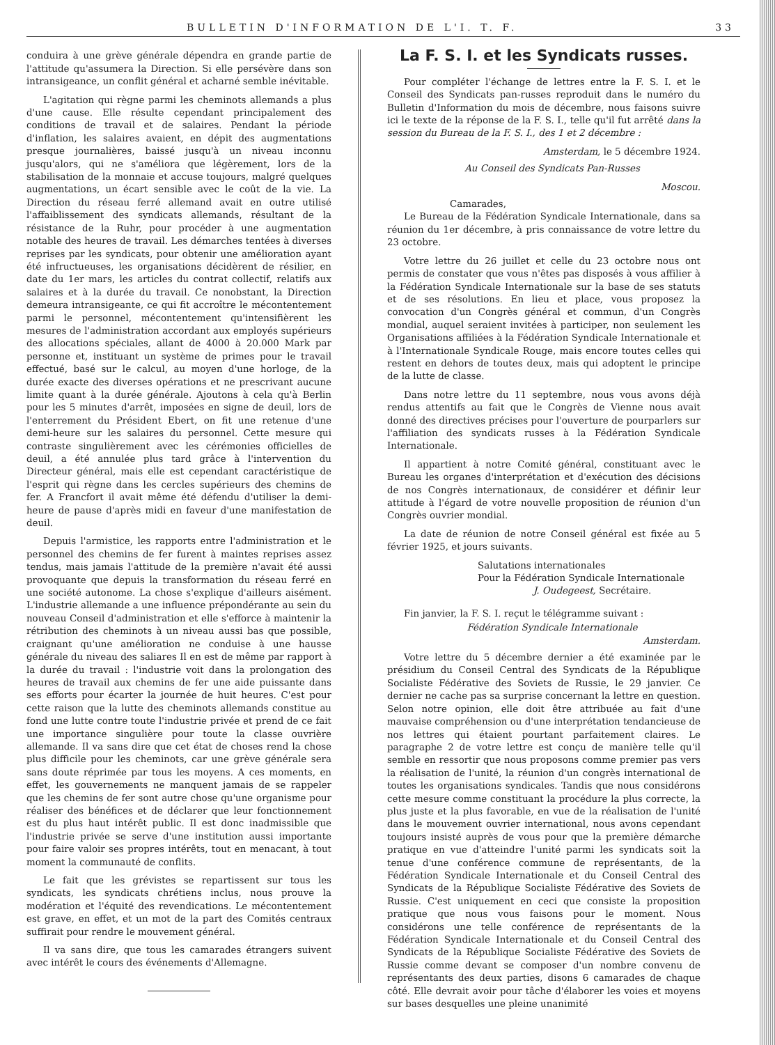BULLETIN D'INFORMATION DE L'I. T. F. 33
conduira à une grève générale dépendra en grande partie de l'attitude qu'assumera la Direction. Si elle persévère dans son intransigeance, un conflit général et acharné semble inévitable.
L'agitation qui règne parmi les cheminots allemands a plus d'une cause. Elle résulte cependant principalement des conditions de travail et de salaires. Pendant la période d'inflation, les salaires avaient, en dépit des augmentations presque journalières, baissé jusqu'à un niveau inconnu jusqu'alors, qui ne s'améliora que légèrement, lors de la stabilisation de la monnaie et accuse toujours, malgré quelques augmentations, un écart sensible avec le coût de la vie. La Direction du réseau ferré allemand avait en outre utilisé l'affaiblissement des syndicats allemands, résultant de la résistance de la Ruhr, pour procéder à une augmentation notable des heures de travail. Les démarches tentées à diverses reprises par les syndicats, pour obtenir une amélioration ayant été infructueuses, les organisations décidèrent de résilier, en date du 1er mars, les articles du contrat collectif, relatifs aux salaires et à la durée du travail. Ce nonobstant, la Direction demeura intransigeante, ce qui fit accroître le mécontentement parmi le personnel, mécontentement qu'intensifièrent les mesures de l'administration accordant aux employés supérieurs des allocations spéciales, allant de 4000 à 20.000 Mark par personne et, instituant un système de primes pour le travail effectué, basé sur le calcul, au moyen d'une horloge, de la durée exacte des diverses opérations et ne prescrivant aucune limite quant à la durée générale. Ajoutons à cela qu'à Berlin pour les 5 minutes d'arrêt, imposées en signe de deuil, lors de l'enterrement du Président Ebert, on fit une retenue d'une demi-heure sur les salaires du personnel. Cette mesure qui contraste singulièrement avec les cérémonies officielles de deuil, a été annulée plus tard grâce à l'intervention du Directeur général, mais elle est cependant caractéristique de l'esprit qui règne dans les cercles supérieurs des chemins de fer. A Francfort il avait même été défendu d'utiliser la demi-heure de pause d'après midi en faveur d'une manifestation de deuil.
Depuis l'armistice, les rapports entre l'administration et le personnel des chemins de fer furent à maintes reprises assez tendus, mais jamais l'attitude de la première n'avait été aussi provoquante que depuis la transformation du réseau ferré en une société autonome. La chose s'explique d'ailleurs aisément. L'industrie allemande a une influence prépondérante au sein du nouveau Conseil d'administration et elle s'efforce à maintenir la rétribution des cheminots à un niveau aussi bas que possible, craignant qu'une amélioration ne conduise à une hausse générale du niveau des saliares Il en est de même par rapport à la durée du travail : l'industrie voit dans la prolongation des heures de travail aux chemins de fer une aide puissante dans ses efforts pour écarter la journée de huit heures. C'est pour cette raison que la lutte des cheminots allemands constitue au fond une lutte contre toute l'industrie privée et prend de ce fait une importance singulière pour toute la classe ouvrière allemande. Il va sans dire que cet état de choses rend la chose plus difficile pour les cheminots, car une grève générale sera sans doute réprimée par tous les moyens. A ces moments, en effet, les gouvernements ne manquent jamais de se rappeler que les chemins de fer sont autre chose qu'une organisme pour réaliser des bénéfices et de déclarer que leur fonctionnement est du plus haut intérêt public. Il est donc inadmissible que l'industrie privée se serve d'une institution aussi importante pour faire valoir ses propres intérêts, tout en menacant, à tout moment la communauté de conflits.
Le fait que les grévistes se repartissent sur tous les syndicats, les syndicats chrétiens inclus, nous prouve la modération et l'équité des revendications. Le mécontentement est grave, en effet, et un mot de la part des Comités centraux suffirait pour rendre le mouvement général.
Il va sans dire, que tous les camarades étrangers suivent avec intérêt le cours des événements d'Allemagne.
La F. S. I. et les Syndicats russes.
Pour compléter l'échange de lettres entre la F. S. I. et le Conseil des Syndicats pan-russes reproduit dans le numéro du Bulletin d'Information du mois de décembre, nous faisons suivre ici le texte de la réponse de la F. S. I., telle qu'il fut arrêté dans la session du Bureau de la F. S. I., des 1 et 2 décembre :
Amsterdam, le 5 décembre 1924.
Au Conseil des Syndicats Pan-Russes
Moscou.
Camarades,
Le Bureau de la Fédération Syndicale Internationale, dans sa réunion du 1er décembre, à pris connaissance de votre lettre du 23 octobre.
Votre lettre du 26 juillet et celle du 23 octobre nous ont permis de constater que vous n'êtes pas disposés à vous affilier à la Fédération Syndicale Internationale sur la base de ses statuts et de ses résolutions. En lieu et place, vous proposez la convocation d'un Congrès général et commun, d'un Congrès mondial, auquel seraient invitées à participer, non seulement les Organisations affiliées à la Fédération Syndicale Internationale et à l'Internationale Syndicale Rouge, mais encore toutes celles qui restent en dehors de toutes deux, mais qui adoptent le principe de la lutte de classe.
Dans notre lettre du 11 septembre, nous vous avons déjà rendus attentifs au fait que le Congrès de Vienne nous avait donné des directives précises pour l'ouverture de pourparlers sur l'affiliation des syndicats russes à la Fédération Syndicale Internationale.
Il appartient à notre Comité général, constituant avec le Bureau les organes d'interprétation et d'exécution des décisions de nos Congrès internationaux, de considérer et définir leur attitude à l'égard de votre nouvelle proposition de réunion d'un Congrès ouvrier mondial.
La date de réunion de notre Conseil général est fixée au 5 février 1925, et jours suivants.
Salutations internationales
Pour la Fédération Syndicale Internationale
J. Oudegeest, Secrétaire.
Fin janvier, la F. S. I. reçut le télégramme suivant :
Fédération Syndicale Internationale
Amsterdam.
Votre lettre du 5 décembre dernier a été examinée par le présidium du Conseil Central des Syndicats de la République Socialiste Fédérative des Soviets de Russie, le 29 janvier. Ce dernier ne cache pas sa surprise concernant la lettre en question. Selon notre opinion, elle doit être attribuée au fait d'une mauvaise compréhension ou d'une interprétation tendancieuse de nos lettres qui étaient pourtant parfaitement claires. Le paragraphe 2 de votre lettre est conçu de manière telle qu'il semble en ressortir que nous proposons comme premier pas vers la réalisation de l'unité, la réunion d'un congrès international de toutes les organisations syndicales. Tandis que nous considérons cette mesure comme constituant la procédure la plus correcte, la plus juste et la plus favorable, en vue de la réalisation de l'unité dans le mouvement ouvrier international, nous avons cependant toujours insisté auprès de vous pour que la première démarche pratique en vue d'atteindre l'unité parmi les syndicats soit la tenue d'une conférence commune de représentants, de la Fédération Syndicale Internationale et du Conseil Central des Syndicats de la République Socialiste Fédérative des Soviets de Russie. C'est uniquement en ceci que consiste la proposition pratique que nous vous faisons pour le moment. Nous considérons une telle conférence de représentants de la Fédération Syndicale Internationale et du Conseil Central des Syndicats de la République Socialiste Fédérative des Soviets de Russie comme devant se composer d'un nombre convenu de représentants des deux parties, disons 6 camarades de chaque côté. Elle devrait avoir pour tâche d'élaborer les voies et moyens sur bases desquelles une pleine unanimité